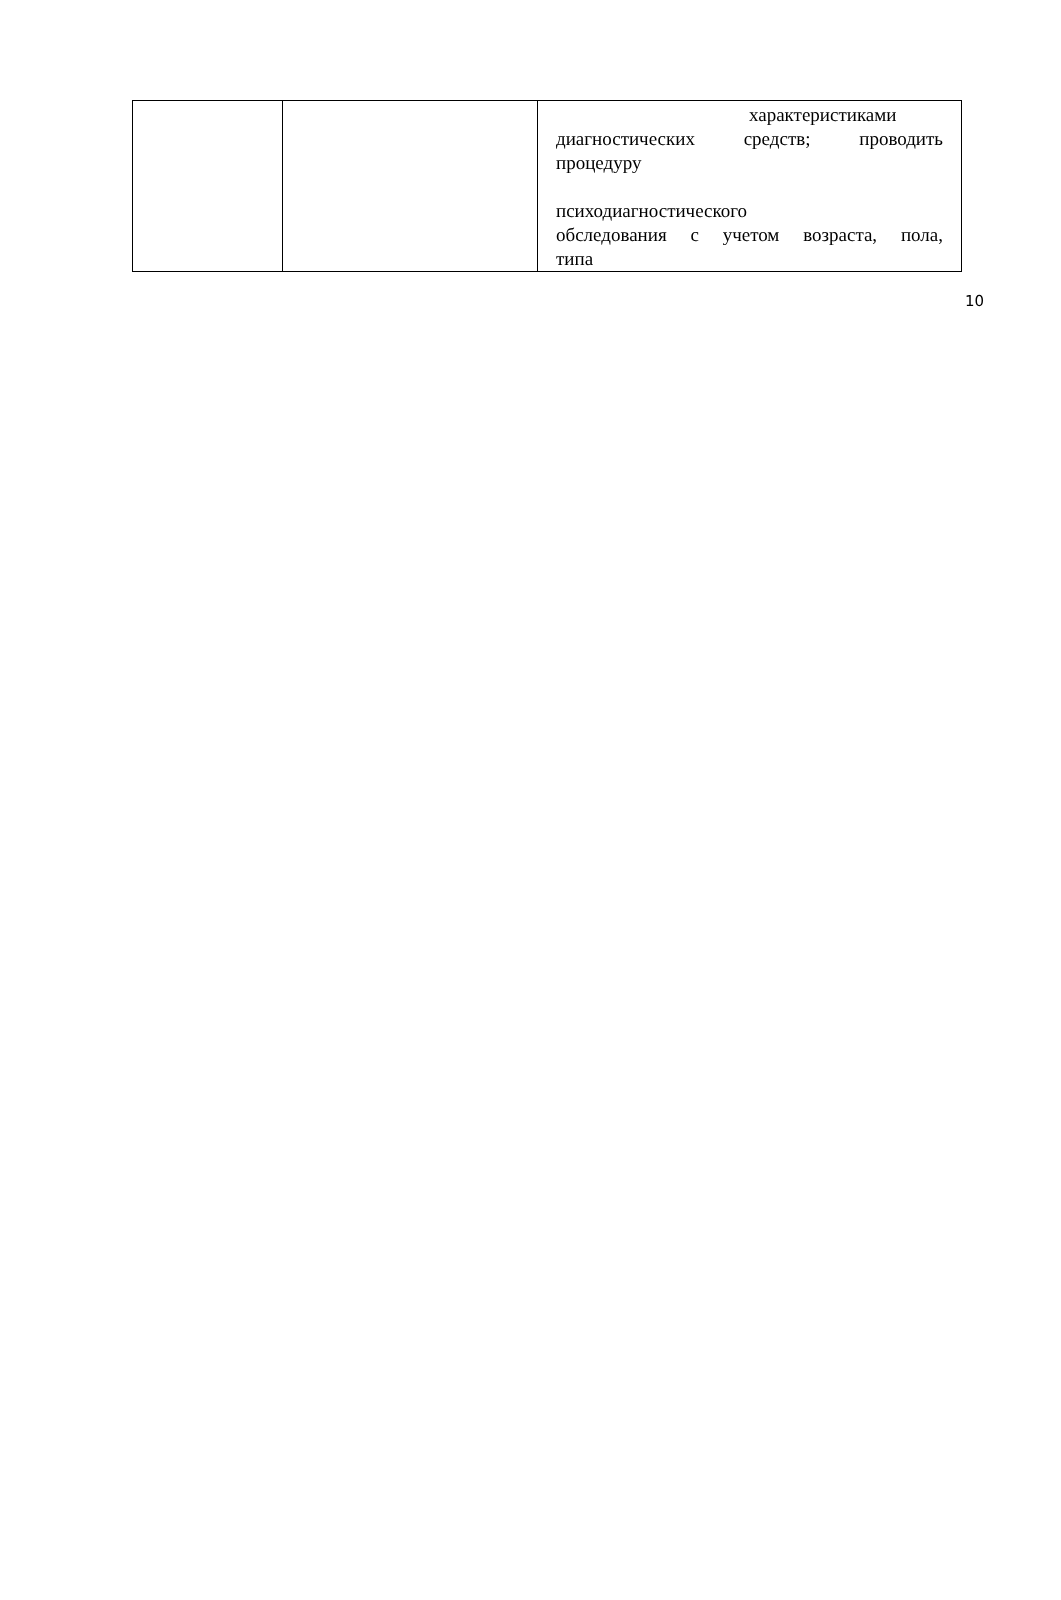| | | характеристиками диагностических средств; проводить процедуру психодиагностического обследования с учетом возраста, пола, типа |
10